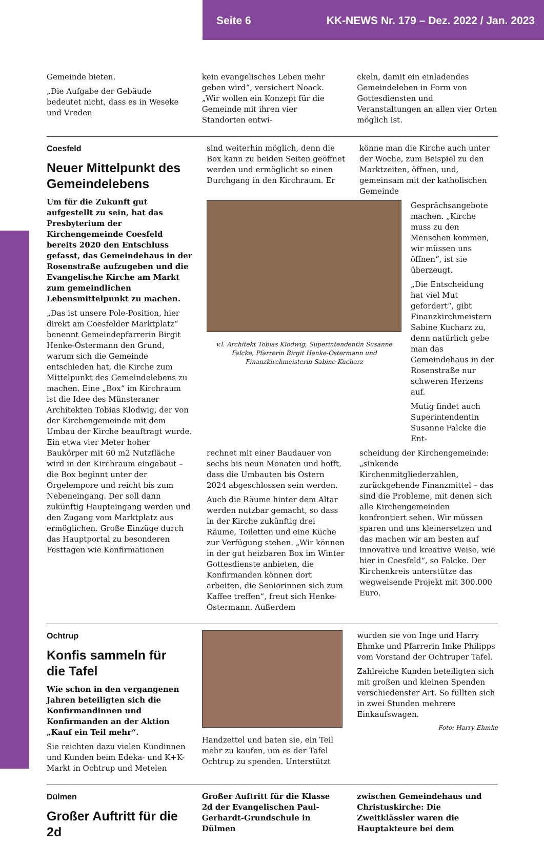Seite 6 KK-NEWS Nr. 179 – Dez. 2022 / Jan. 2023
Gemeinde bieten.
„Die Aufgabe der Gebäude bedeutet nicht, dass es in Weseke und Vreden
kein evangelisches Leben mehr geben wird“, versichert Noack. „Wir wollen ein Konzept für die Gemeinde mit ihren vier Standorten entwi-
ckeln, damit ein einladendes Gemeindeleben in Form von Gottesdiensten und Veranstaltungen an allen vier Orten möglich ist.
Coesfeld
Neuer Mittelpunkt des Gemeindelebens
Um für die Zukunft gut aufgestellt zu sein, hat das Presbyterium der Kirchengemeinde Coesfeld bereits 2020 den Entschluss gefasst, das Gemeindehaus in der Rosenstraße aufzugeben und die Evangelische Kirche am Markt zum gemeindlichen Lebensmittelpunkt zu machen.
„Das ist unsere Pole-Position, hier direkt am Coesfelder Marktplatz“ benennt Gemeindepfarrerin Birgit Henke-Ostermann den Grund, warum sich die Gemeinde entschieden hat, die Kirche zum Mittelpunkt des Gemeindelebens zu machen. Eine „Box“ im Kirchraum ist die Idee des Münsteraner Architekten Tobias Klodwig, der von der Kirchengemeinde mit dem Umbau der Kirche beauftragt wurde. Ein etwa vier Meter hoher Baukörper mit 60 m2 Nutzfläche wird in den Kirchraum eingebaut – die Box beginnt unter der Orgelempore und reicht bis zum Nebeneingang. Der soll dann zukünftig Haupteingang werden und den Zugang vom Marktplatz aus ermöglichen. Große Einzüge durch das Hauptportal zu besonderen Festtagen wie Konfirmationen
sind weiterhin möglich, denn die Box kann zu beiden Seiten geöffnet werden und ermöglicht so einen Durchgang in den Kirchraum. Er
könne man die Kirche auch unter der Woche, zum Beispiel zu den Marktzeiten, öffnen, und, gemeinsam mit der katholischen Gemeinde
v.l. Architekt Tobias Klodwig, Superintendentin Susanne Falcke, Pfarrerin Birgit Henke-Ostermann und Finanzkirchmeisterin Sabine Kucharz
Gesprächsangebote machen. „Kirche muss zu den Menschen kommen, wir müssen uns öffnen“, ist sie überzeugt.
„Die Entscheidung hat viel Mut gefordert“, gibt Finanzkirchmeistern Sabine Kucharz zu, denn natürlich gebe man das Gemeindehaus in der Rosenstraße nur schweren Herzens auf.
Mutig findet auch Superintendentin Susanne Falcke die Ent-
rechnet mit einer Baudauer von sechs bis neun Monaten und hofft, dass die Umbauten bis Ostern 2024 abgeschlossen sein werden.
Auch die Räume hinter dem Altar werden nutzbar gemacht, so dass in der Kirche zukünftig drei Räume, Toiletten und eine Küche zur Verfügung stehen. „Wir können in der gut heizbaren Box im Winter Gottesdienste anbieten, die Konfirmanden können dort arbeiten, die Seniorinnen sich zum Kaffee treffen“, freut sich Henke-Ostermann. Außerdem
scheidung der Kirchengemeinde: „sinkende Kirchenmitgliederzahlen, zurückgehende Finanzmittel – das sind die Probleme, mit denen sich alle Kirchengemeinden konfrontiert sehen. Wir müssen sparen und uns kleinersetzen und das machen wir am besten auf innovative und kreative Weise, wie hier in Coesfeld“, so Falcke. Der Kirchenkreis unterstütze das wegweisende Projekt mit 300.000 Euro.
Ochtrup
Konfis sammeln für die Tafel
Wie schon in den vergangenen Jahren beteiligten sich die Konfirmandinnen und Konfirmanden an der Aktion „Kauf ein Teil mehr“.
Sie reichten dazu vielen Kundinnen und Kunden beim Edeka- und K+K-Markt in Ochtrup und Metelen
Handzettel und baten sie, ein Teil mehr zu kaufen, um es der Tafel Ochtrup zu spenden. Unterstützt
wurden sie von Inge und Harry Ehmke und Pfarrerin Imke Philipps vom Vorstand der Ochtruper Tafel.
Zahlreiche Kunden beteiligten sich mit großen und kleinen Spenden verschiedenster Art. So füllten sich in zwei Stunden mehrere Einkaufswagen.
Foto: Harry Ehmke
Dülmen
Großer Auftritt für die 2d
Großer Auftritt für die Klasse 2d der Evangelischen Paul-Gerhardt-Grundschule in Dülmen
zwischen Gemeindehaus und Christuskirche: Die Zweitklässler waren die Hauptakteure bei dem